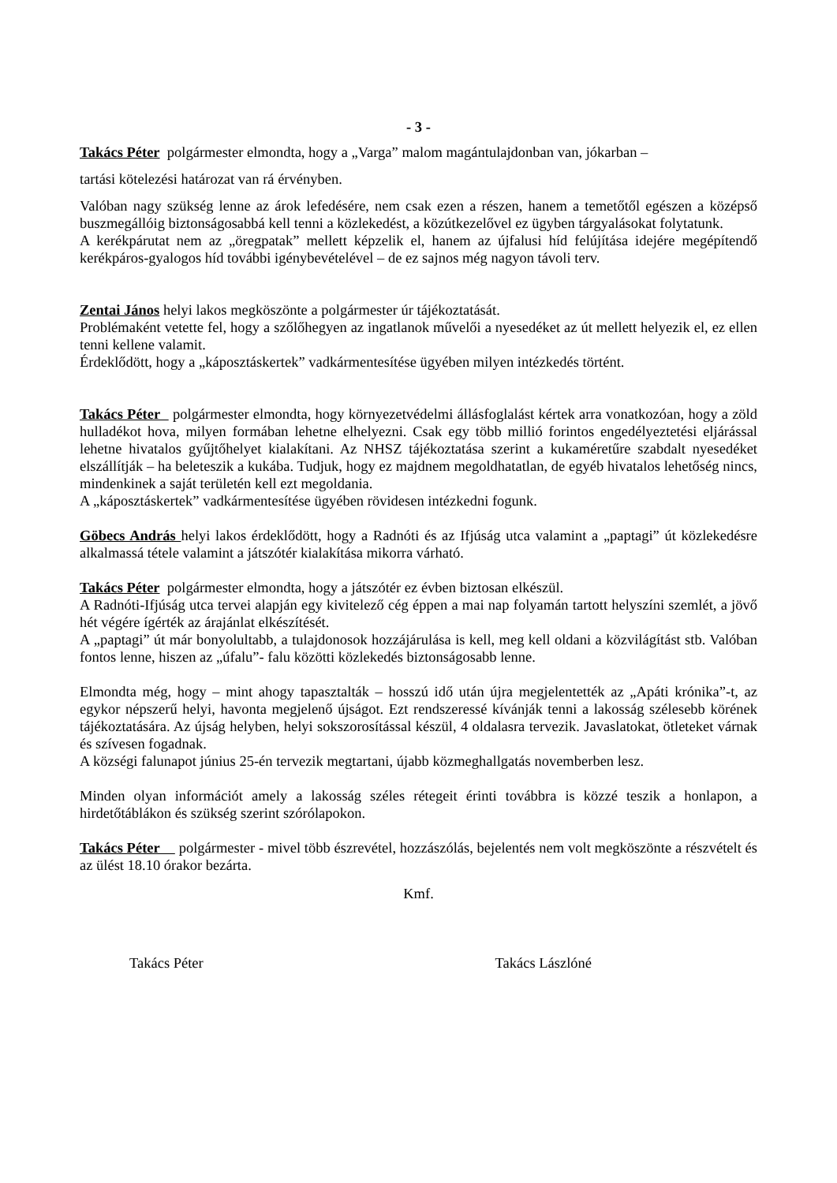- 3 -
Takács Péter polgármester elmondta, hogy a „Varga” malom magántulajdonban van, jókarban –
tartási kötelezési határozat van rá érvényben.
Valóban nagy szükség lenne az árok lefedésére, nem csak ezen a részen, hanem a temetőtől egészen a középső buszmegállóig biztonságosabbá kell tenni a közlekedést, a közútkezelővel ez ügyben tárgyalásokat folytatunk.
A kerékpárutat nem az „öregpatak” mellett képzelik el, hanem az újfalusi híd felújítása idejére megépítendő kerékpáros-gyalogos híd további igénybevételével – de ez sajnos még nagyon távoli terv.
Zentai János helyi lakos megköszönte a polgármester úr tájékoztatását.
Problémaként vetette fel, hogy a szőlőhegyen az ingatlanok művelői a nyesedéket az út mellett helyezik el, ez ellen tenni kellene valamit.
Érdeklődött, hogy a „káposztáskertek” vadkármentesítése ügyében milyen intézkedés történt.
Takács Péter polgármester elmondta, hogy környezetvédelmi állásfoglalást kértek arra vonatkozóan, hogy a zöld hulladékot hova, milyen formában lehetne elhelyezni. Csak egy több millió forintos engedélyeztetési eljárással lehetne hivatalos gyűjtőhelyet kialakítani. Az NHSZ tájékoztatása szerint a kukaméretűre szabdalt nyesedéket elszállítják – ha beleteszik a kukába. Tudjuk, hogy ez majdnem megoldhatatlan, de egyéb hivatalos lehetőség nincs, mindenkinek a saját területén kell ezt megoldania.
A „káposztáskertek” vadkármentesítése ügyében rövidesen intézkedni fogunk.
Göbecs András helyi lakos érdeklődött, hogy a Radnóti és az Ifjúság utca valamint a „paptagi” út közlekedésre alkalmassá tétele valamint a játszótér kialakítása mikorra várható.
Takács Péter polgármester elmondta, hogy a játszótér ez évben biztosan elkészül.
A Radnóti-Ifjúság utca tervei alapján egy kivitelező cég éppen a mai nap folyamán tartott helyszíni szemlét, a jövő hét végére ígérték az árajánlat elkészítését.
A „paptagi” út már bonyolultabb, a tulajdonosok hozzájárulása is kell, meg kell oldani a közvilágítást stb. Valóban fontos lenne, hiszen az „úfalu”- falu közötti közlekedés biztonságosabb lenne.
Elmondta még, hogy – mint ahogy tapasztalták – hosszú idő után újra megjelentették az „Apáti krónika”-t, az egykor népszerű helyi, havonta megjelenő újságot. Ezt rendszeressé kívánják tenni a lakosság szélesebb körének tájékoztatására. Az újság helyben, helyi sokszorosítással készül, 4 oldalasra tervezik. Javaslatokat, ötleteket várnak és szívesen fogadnak.
A községi falunapot június 25-én tervezik megtartani, újabb közmeghallgatás novemberben lesz.
Minden olyan információt amely a lakosság széles rétegeit érinti továbbra is közzé teszik a honlapon, a hirdetőtáblákon és szükség szerint szórólapokon.
Takács Péter polgármester - mivel több észrevétel, hozzászólás, bejelentés nem volt megköszönte a részvételt és az ülést 18.10 órakor bezárta.
Kmf.
Takács Péter Takács Lászlóné